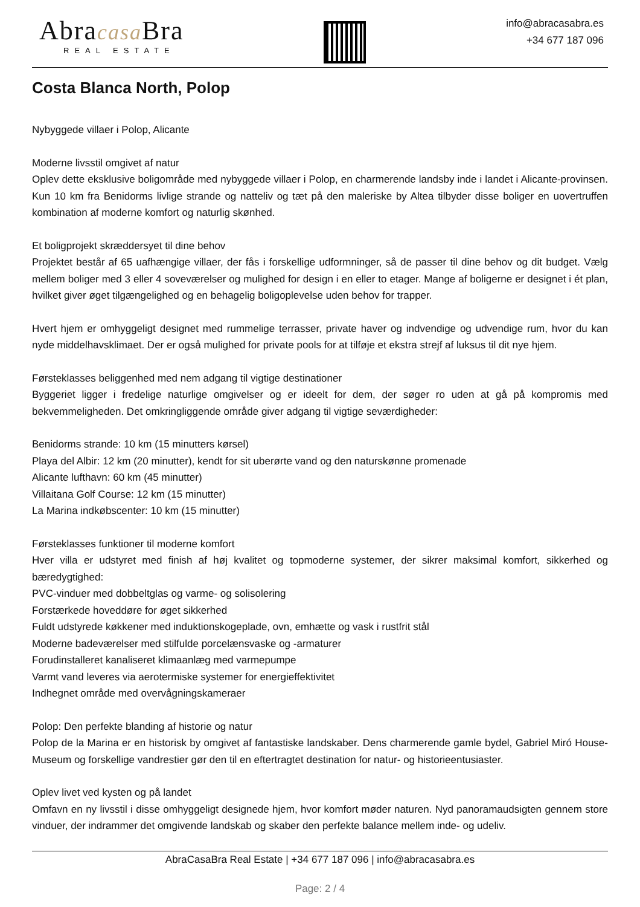Abracasa Bra
REAL ESTATE
info@abracasabra.es
+34 677 187 096
Costa Blanca North, Polop
Nybyggede villaer i Polop, Alicante
Moderne livsstil omgivet af natur
Oplev dette eksklusive boligområde med nybyggede villaer i Polop, en charmerende landsby inde i landet i Alicante-provinsen. Kun 10 km fra Benidorms livlige strande og natteliv og tæt på den maleriske by Altea tilbyder disse boliger en uovertruffen kombination af moderne komfort og naturlig skønhed.
Et boligprojekt skræddersyet til dine behov
Projektet består af 65 uafhængige villaer, der fås i forskellige udformninger, så de passer til dine behov og dit budget. Vælg mellem boliger med 3 eller 4 soveværelser og mulighed for design i en eller to etager. Mange af boligerne er designet i ét plan, hvilket giver øget tilgængelighed og en behagelig boligoplevelse uden behov for trapper.
Hvert hjem er omhyggeligt designet med rummelige terrasser, private haver og indvendige og udvendige rum, hvor du kan nyde middelhavsklimaet. Der er også mulighed for private pools for at tilføje et ekstra strejf af luksus til dit nye hjem.
Førsteklasses beliggenhed med nem adgang til vigtige destinationer
Byggeriet ligger i fredelige naturlige omgivelser og er ideelt for dem, der søger ro uden at gå på kompromis med bekvemmeligheden. Det omkringliggende område giver adgang til vigtige seværdigheder:
Benidorms strande: 10 km (15 minutters kørsel)
Playa del Albir: 12 km (20 minutter), kendt for sit uberørte vand og den naturskønne promenade
Alicante lufthavn: 60 km (45 minutter)
Villaitana Golf Course: 12 km (15 minutter)
La Marina indkøbscenter: 10 km (15 minutter)
Førsteklasses funktioner til moderne komfort
Hver villa er udstyret med finish af høj kvalitet og topmoderne systemer, der sikrer maksimal komfort, sikkerhed og bæredygtighed:
PVC-vinduer med dobbeltglas og varme- og solisolering
Forstærkede hoveddøre for øget sikkerhed
Fuldt udstyrede køkkener med induktionskogeplade, ovn, emhætte og vask i rustfrit stål
Moderne badeværelser med stilfulde porcelænsvaske og -armaturer
Forudinstalleret kanaliseret klimaanlæg med varmepumpe
Varmt vand leveres via aerotermiske systemer for energieffektivitet
Indhegnet område med overvågningskameraer
Polop: Den perfekte blanding af historie og natur
Polop de la Marina er en historisk by omgivet af fantastiske landskaber. Dens charmerende gamle bydel, Gabriel Miró House-Museum og forskellige vandrestier gør den til en eftertragtet destination for natur- og historieentusiaster.
Oplev livet ved kysten og på landet
Omfavn en ny livsstil i disse omhyggeligt designede hjem, hvor komfort møder naturen. Nyd panoramaudsigten gennem store vinduer, der indrammer det omgivende landskab og skaber den perfekte balance mellem inde- og udeliv.
AbraCasaBra Real Estate | +34 677 187 096 | info@abracasabra.es
Page: 2 / 4